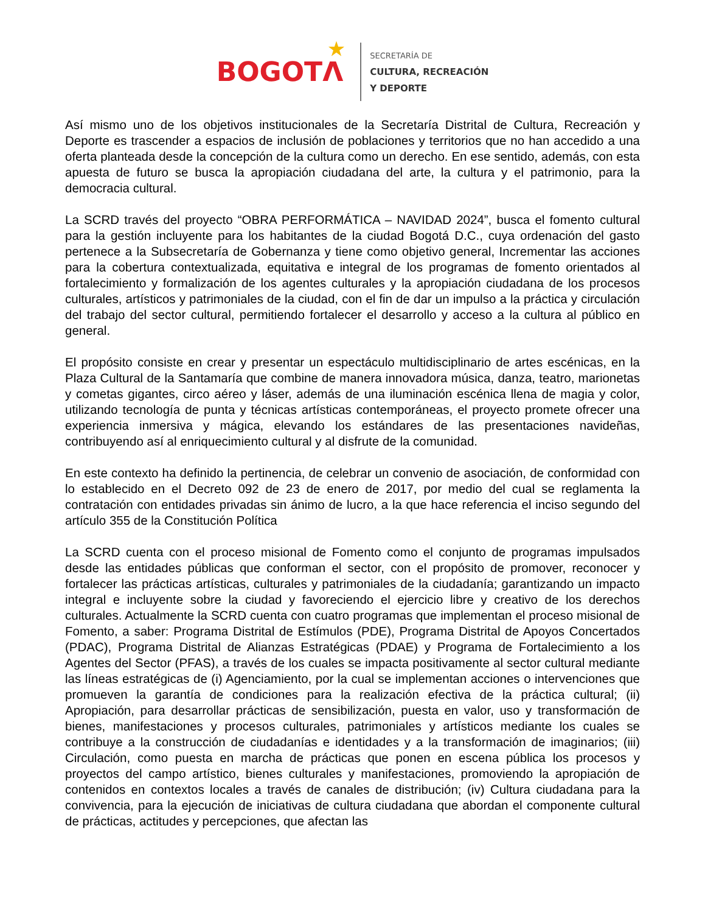BOGOTΛ
★
SECRETARÍA DE
CULTURA, RECREACIÓN
Y DEPORTE
Así mismo uno de los objetivos institucionales de la Secretaría Distrital de Cultura, Recreación y Deporte es trascender a espacios de inclusión de poblaciones y territorios que no han accedido a una oferta planteada desde la concepción de la cultura como un derecho. En ese sentido, además, con esta apuesta de futuro se busca la apropiación ciudadana del arte, la cultura y el patrimonio, para la democracia cultural.
La SCRD través del proyecto “OBRA PERFORMÁTICA – NAVIDAD 2024”, busca el fomento cultural para la gestión incluyente para los habitantes de la ciudad Bogotá D.C., cuya ordenación del gasto pertenece a la Subsecretaría de Gobernanza y tiene como objetivo general, Incrementar las acciones para la cobertura contextualizada, equitativa e integral de los programas de fomento orientados al fortalecimiento y formalización de los agentes culturales y la apropiación ciudadana de los procesos culturales, artísticos y patrimoniales de la ciudad, con el fin de dar un impulso a la práctica y circulación del trabajo del sector cultural, permitiendo fortalecer el desarrollo y acceso a la cultura al público en general.
El propósito consiste en crear y presentar un espectáculo multidisciplinario de artes escénicas, en la Plaza Cultural de la Santamaría que combine de manera innovadora música, danza, teatro, marionetas y cometas gigantes, circo aéreo y láser, además de una iluminación escénica llena de magia y color, utilizando tecnología de punta y técnicas artísticas contemporáneas, el proyecto promete ofrecer una experiencia inmersiva y mágica, elevando los estándares de las presentaciones navideñas, contribuyendo así al enriquecimiento cultural y al disfrute de la comunidad.
En este contexto ha definido la pertinencia, de celebrar un convenio de asociación, de conformidad con lo establecido en el Decreto 092 de 23 de enero de 2017, por medio del cual se reglamenta la contratación con entidades privadas sin ánimo de lucro, a la que hace referencia el inciso segundo del artículo 355 de la Constitución Política
La SCRD cuenta con el proceso misional de Fomento como el conjunto de programas impulsados desde las entidades públicas que conforman el sector, con el propósito de promover, reconocer y fortalecer las prácticas artísticas, culturales y patrimoniales de la ciudadanía; garantizando un impacto integral e incluyente sobre la ciudad y favoreciendo el ejercicio libre y creativo de los derechos culturales. Actualmente la SCRD cuenta con cuatro programas que implementan el proceso misional de Fomento, a saber: Programa Distrital de Estímulos (PDE), Programa Distrital de Apoyos Concertados (PDAC), Programa Distrital de Alianzas Estratégicas (PDAE) y Programa de Fortalecimiento a los Agentes del Sector (PFAS), a través de los cuales se impacta positivamente al sector cultural mediante las líneas estratégicas de (i) Agenciamiento, por la cual se implementan acciones o intervenciones que promueven la garantía de condiciones para la realización efectiva de la práctica cultural; (ii) Apropiación, para desarrollar prácticas de sensibilización, puesta en valor, uso y transformación de bienes, manifestaciones y procesos culturales, patrimoniales y artísticos mediante los cuales se contribuye a la construcción de ciudadanías e identidades y a la transformación de imaginarios; (iii) Circulación, como puesta en marcha de prácticas que ponen en escena pública los procesos y proyectos del campo artístico, bienes culturales y manifestaciones, promoviendo la apropiación de contenidos en contextos locales a través de canales de distribución; (iv) Cultura ciudadana para la convivencia, para la ejecución de iniciativas de cultura ciudadana que abordan el componente cultural de prácticas, actitudes y percepciones, que afectan las